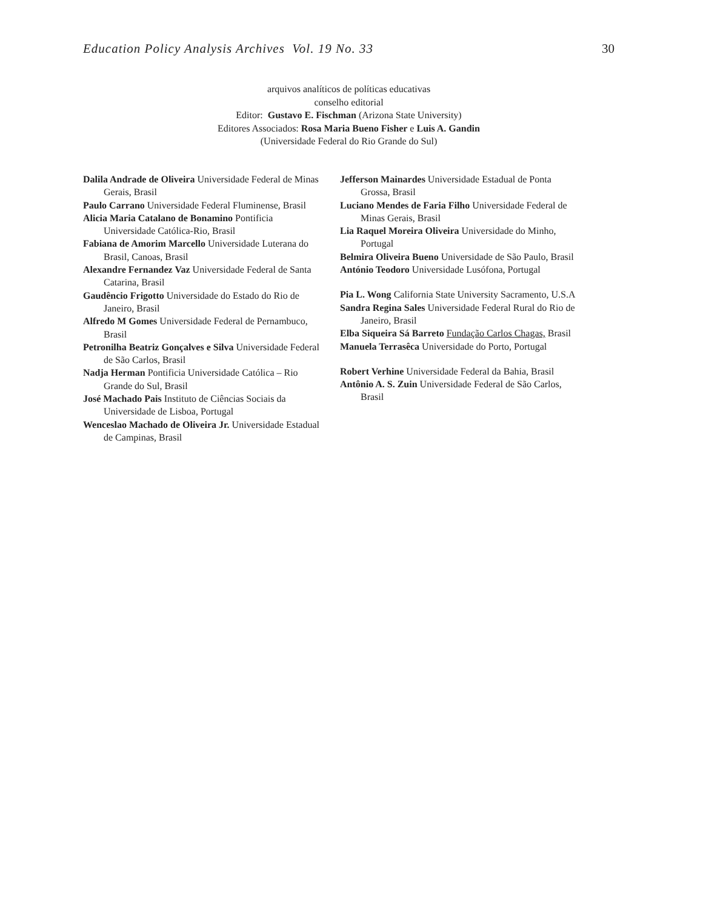Education Policy Analysis Archives Vol. 19 No. 33 30
arquivos analíticos de políticas educativas
conselho editorial
Editor: Gustavo E. Fischman (Arizona State University)
Editores Associados: Rosa Maria Bueno Fisher e Luis A. Gandin
(Universidade Federal do Rio Grande do Sul)
Dalila Andrade de Oliveira Universidade Federal de Minas Gerais, Brasil
Paulo Carrano Universidade Federal Fluminense, Brasil
Alicia Maria Catalano de Bonamino Pontificia Universidade Católica-Rio, Brasil
Fabiana de Amorim Marcello Universidade Luterana do Brasil, Canoas, Brasil
Alexandre Fernandez Vaz Universidade Federal de Santa Catarina, Brasil
Gaudêncio Frigotto Universidade do Estado do Rio de Janeiro, Brasil
Alfredo M Gomes Universidade Federal de Pernambuco, Brasil
Petronilha Beatriz Gonçalves e Silva Universidade Federal de São Carlos, Brasil
Nadja Herman Pontificia Universidade Católica – Rio Grande do Sul, Brasil
José Machado Pais Instituto de Ciências Sociais da Universidade de Lisboa, Portugal
Wenceslao Machado de Oliveira Jr. Universidade Estadual de Campinas, Brasil
Jefferson Mainardes Universidade Estadual de Ponta Grossa, Brasil
Luciano Mendes de Faria Filho Universidade Federal de Minas Gerais, Brasil
Lia Raquel Moreira Oliveira Universidade do Minho, Portugal
Belmira Oliveira Bueno Universidade de São Paulo, Brasil
António Teodoro Universidade Lusófona, Portugal
Pia L. Wong California State University Sacramento, U.S.A
Sandra Regina Sales Universidade Federal Rural do Rio de Janeiro, Brasil
Elba Siqueira Sá Barreto Fundação Carlos Chagas, Brasil
Manuela Terrasêca Universidade do Porto, Portugal
Robert Verhine Universidade Federal da Bahia, Brasil
Antônio A. S. Zuin Universidade Federal de São Carlos, Brasil